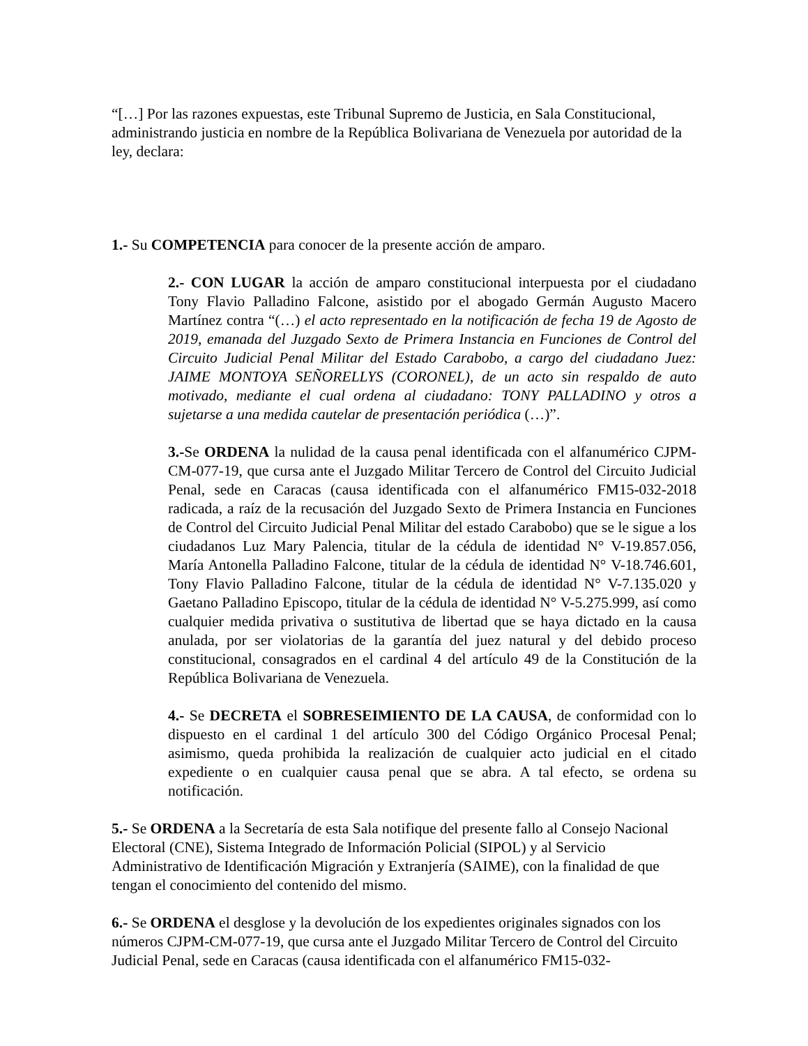“[…] Por las razones expuestas, este Tribunal Supremo de Justicia, en Sala Constitucional, administrando justicia en nombre de la República Bolivariana de Venezuela por autoridad de la ley, declara:
1.- Su COMPETENCIA para conocer de la presente acción de amparo.
2.- CON LUGAR la acción de amparo constitucional interpuesta por el ciudadano Tony Flavio Palladino Falcone, asistido por el abogado Germán Augusto Macero Martínez contra “(…) el acto representado en la notificación de fecha 19 de Agosto de 2019, emanada del Juzgado Sexto de Primera Instancia en Funciones de Control del Circuito Judicial Penal Militar del Estado Carabobo, a cargo del ciudadano Juez: JAIME MONTOYA SEÑORELLYS (CORONEL), de un acto sin respaldo de auto motivado, mediante el cual ordena al ciudadano: TONY PALLADINO y otros a sujetarse a una medida cautelar de presentación periódica (…)”.
3.-Se ORDENA la nulidad de la causa penal identificada con el alfanumérico CJPM-CM-077-19, que cursa ante el Juzgado Militar Tercero de Control del Circuito Judicial Penal, sede en Caracas (causa identificada con el alfanumérico FM15-032-2018 radicada, a raíz de la recusación del Juzgado Sexto de Primera Instancia en Funciones de Control del Circuito Judicial Penal Militar del estado Carabobo) que se le sigue a los ciudadanos Luz Mary Palencia, titular de la cédula de identidad N° V-19.857.056, María Antonella Palladino Falcone, titular de la cédula de identidad N° V-18.746.601, Tony Flavio Palladino Falcone, titular de la cédula de identidad N° V-7.135.020 y Gaetano Palladino Episcopo, titular de la cédula de identidad N° V-5.275.999, así como cualquier medida privativa o sustitutiva de libertad que se haya dictado en la causa anulada, por ser violatorias de la garantía del juez natural y del debido proceso constitucional, consagrados en el cardinal 4 del artículo 49 de la Constitución de la República Bolivariana de Venezuela.
4.- Se DECRETA el SOBRESEIMIENTO DE LA CAUSA, de conformidad con lo dispuesto en el cardinal 1 del artículo 300 del Código Orgánico Procesal Penal; asimismo, queda prohibida la realización de cualquier acto judicial en el citado expediente o en cualquier causa penal que se abra. A tal efecto, se ordena su notificación.
5.- Se ORDENA a la Secretaría de esta Sala notifique del presente fallo al Consejo Nacional Electoral (CNE), Sistema Integrado de Información Policial (SIPOL) y al Servicio Administrativo de Identificación Migración y Extranjería (SAIME), con la finalidad de que tengan el conocimiento del contenido del mismo.
6.- Se ORDENA el desglose y la devolución de los expedientes originales signados con los números CJPM-CM-077-19, que cursa ante el Juzgado Militar Tercero de Control del Circuito Judicial Penal, sede en Caracas (causa identificada con el alfanumérico FM15-032-